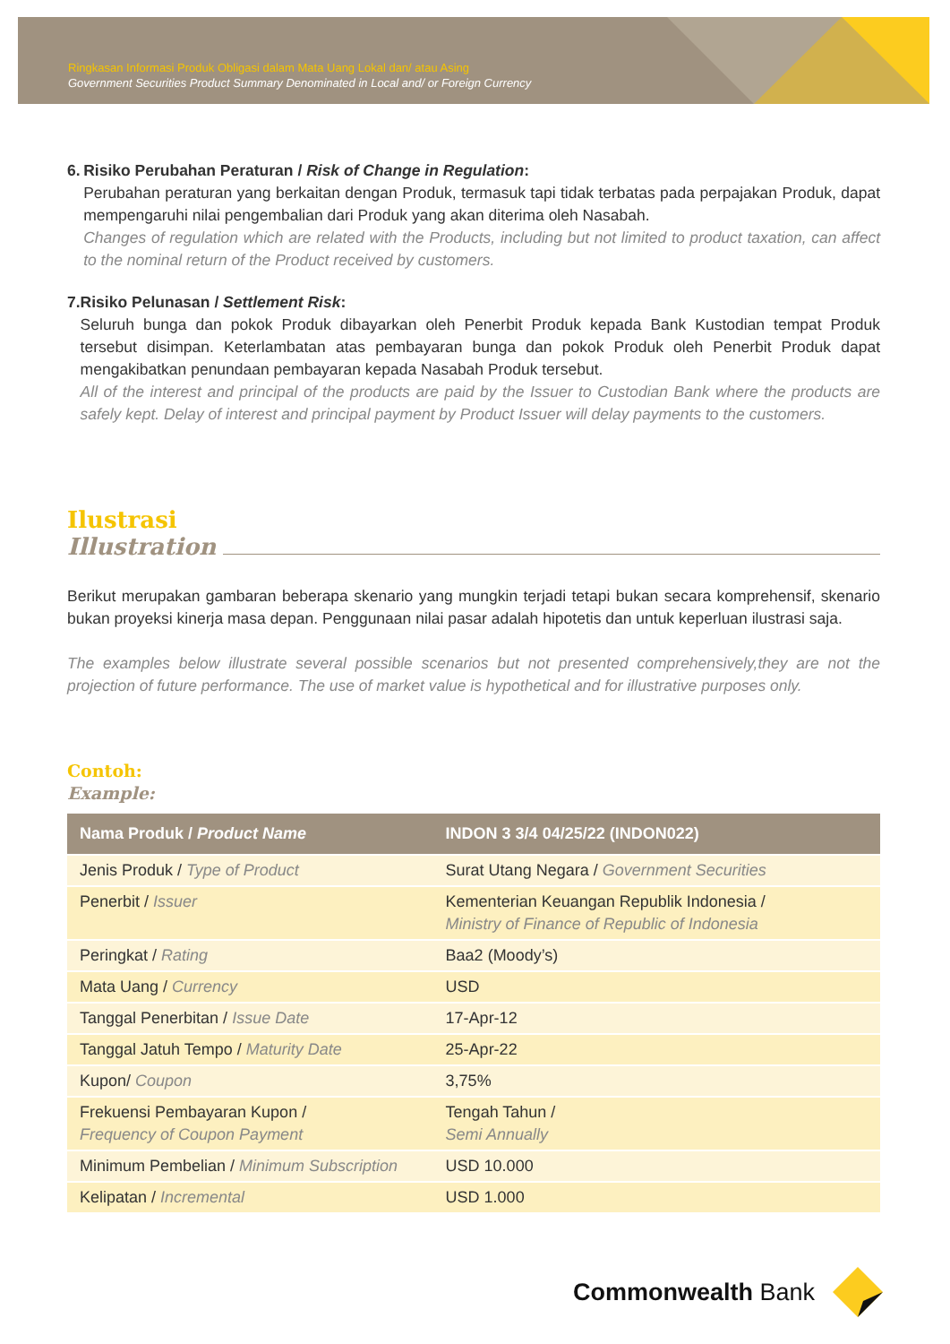Ringkasan Informasi Produk Obligasi dalam Mata Uang Lokal dan/ atau Asing
Government Securities Product Summary Denominated in Local and/ or Foreign Currency
6. Risiko Perubahan Peraturan / Risk of Change in Regulation:
Perubahan peraturan yang berkaitan dengan Produk, termasuk tapi tidak terbatas pada perpajakan Produk, dapat mempengaruhi nilai pengembalian dari Produk yang akan diterima oleh Nasabah.
Changes of regulation which are related with the Products, including but not limited to product taxation, can affect to the nominal return of the Product received by customers.
7. Risiko Pelunasan / Settlement Risk:
Seluruh bunga dan pokok Produk dibayarkan oleh Penerbit Produk kepada Bank Kustodian tempat Produk tersebut disimpan. Keterlambatan atas pembayaran bunga dan pokok Produk oleh Penerbit Produk dapat mengakibatkan penundaan pembayaran kepada Nasabah Produk tersebut.
All of the interest and principal of the products are paid by the Issuer to Custodian Bank where the products are safely kept. Delay of interest and principal payment by Product Issuer will delay payments to the customers.
Ilustrasi
Illustration
Berikut merupakan gambaran beberapa skenario yang mungkin terjadi tetapi bukan secara komprehensif, skenario bukan proyeksi kinerja masa depan. Penggunaan nilai pasar adalah hipotetis dan untuk keperluan ilustrasi saja.
The examples below illustrate several possible scenarios but not presented comprehensively,they are not the projection of future performance. The use of market value is hypothetical and for illustrative purposes only.
Contoh:
Example:
| Nama Produk / Product Name | INDON 3 3/4 04/25/22 (INDON022) |
| --- | --- |
| Jenis Produk / Type of Product | Surat Utang Negara / Government Securities |
| Penerbit / Issuer | Kementerian Keuangan Republik Indonesia / Ministry of Finance of Republic of Indonesia |
| Peringkat / Rating | Baa2 (Moody’s) |
| Mata Uang / Currency | USD |
| Tanggal Penerbitan / Issue Date | 17-Apr-12 |
| Tanggal Jatuh Tempo / Maturity Date | 25-Apr-22 |
| Kupon/ Coupon | 3,75% |
| Frekuensi Pembayaran Kupon / Frequency of Coupon Payment | Tengah Tahun / Semi Annually |
| Minimum Pembelian / Minimum Subscription | USD 10.000 |
| Kelipatan / Incremental | USD 1.000 |
Commonwealth Bank